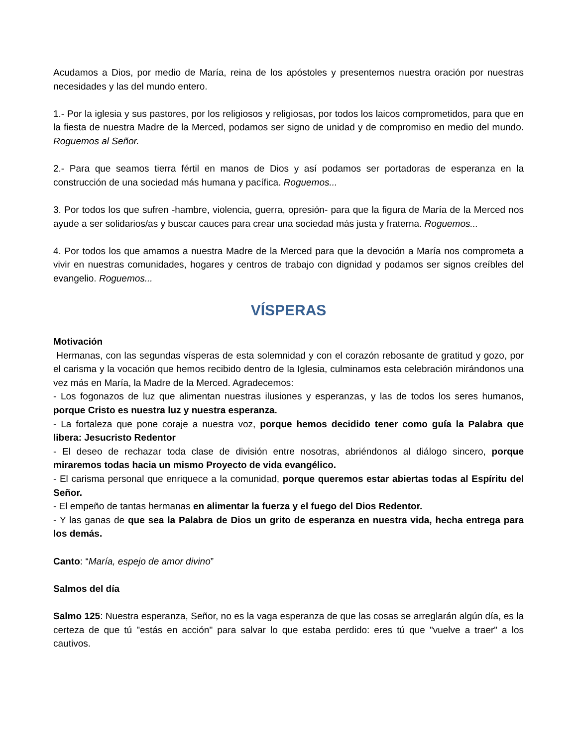Acudamos a Dios, por medio de María, reina de los apóstoles y presentemos nuestra oración por nuestras necesidades y las del mundo entero.
1.- Por la iglesia y sus pastores, por los religiosos y religiosas, por todos los laicos comprometidos, para que en la fiesta de nuestra Madre de la Merced, podamos ser signo de unidad y de compromiso en medio del mundo. Roguemos al Señor.
2.- Para que seamos tierra fértil en manos de Dios y así podamos ser portadoras de esperanza en la construcción de una sociedad más humana y pacífica. Roguemos...
3. Por todos los que sufren -hambre, violencia, guerra, opresión- para que la figura de María de la Merced nos ayude a ser solidarios/as y buscar cauces para crear una sociedad más justa y fraterna. Roguemos...
4. Por todos los que amamos a nuestra Madre de la Merced para que la devoción a María nos comprometa a vivir en nuestras comunidades, hogares y centros de trabajo con dignidad y podamos ser signos creíbles del evangelio. Roguemos...
VÍSPERAS
Motivación
Hermanas, con las segundas vísperas de esta solemnidad y con el corazón rebosante de gratitud y gozo, por el carisma y la vocación que hemos recibido dentro de la Iglesia, culminamos esta celebración mirándonos una vez más en María, la Madre de la Merced. Agradecemos:
- Los fogonazos de luz que alimentan nuestras ilusiones y esperanzas, y las de todos los seres humanos, porque Cristo es nuestra luz y nuestra esperanza.
- La fortaleza que pone coraje a nuestra voz, porque hemos decidido tener como guía la Palabra que libera: Jesucristo Redentor
- El deseo de rechazar toda clase de división entre nosotras, abriéndonos al diálogo sincero, porque miraremos todas hacia un mismo Proyecto de vida evangélico.
- El carisma personal que enriquece a la comunidad, porque queremos estar abiertas todas al Espíritu del Señor.
- El empeño de tantas hermanas en alimentar la fuerza y el fuego del Dios Redentor.
- Y las ganas de que sea la Palabra de Dios un grito de esperanza en nuestra vida, hecha entrega para los demás.
Canto: “María, espejo de amor divino”
Salmos del día
Salmo 125: Nuestra esperanza, Señor, no es la vaga esperanza de que las cosas se arreglarán algún día, es la certeza de que tú "estás en acción" para salvar lo que estaba perdido: eres tú que "vuelve a traer" a los cautivos.